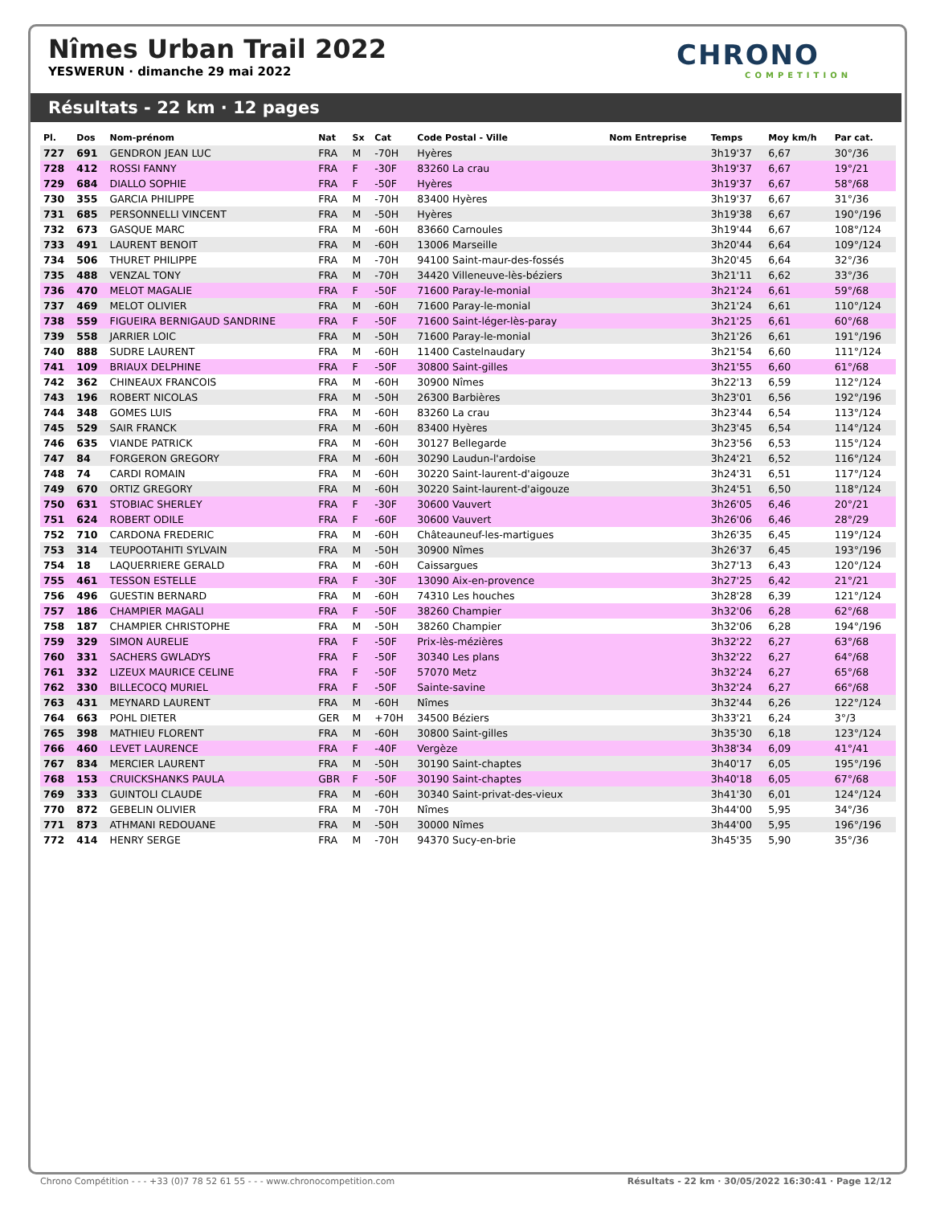Nîmes Urban Trail 2022
YESWERUN · dimanche 29 mai 2022
CHRONO
COMPETITION
Résultats - 22 km · 12 pages
| Pl. | Dos | Nom-prénom | Nat | Sx | Cat | Code Postal - Ville | Nom Entreprise | Temps | Moy km/h | Par cat. |
| --- | --- | --- | --- | --- | --- | --- | --- | --- | --- | --- |
| 727 | 691 | GENDRON JEAN LUC | FRA | M | -70H | Hyères | | 3h19'37 | 6,67 | 30°/36 |
| 728 | 412 | ROSSI FANNY | FRA | F | -30F | 83260 La crau | | 3h19'37 | 6,67 | 19°/21 |
| 729 | 684 | DIALLO SOPHIE | FRA | F | -50F | Hyères | | 3h19'37 | 6,67 | 58°/68 |
| 730 | 355 | GARCIA PHILIPPE | FRA | M | -70H | 83400 Hyères | | 3h19'37 | 6,67 | 31°/36 |
| 731 | 685 | PERSONNELLI VINCENT | FRA | M | -50H | Hyères | | 3h19'38 | 6,67 | 190°/196 |
| 732 | 673 | GASQUE MARC | FRA | M | -60H | 83660 Carnoules | | 3h19'44 | 6,67 | 108°/124 |
| 733 | 491 | LAURENT BENOIT | FRA | M | -60H | 13006 Marseille | | 3h20'44 | 6,64 | 109°/124 |
| 734 | 506 | THURET PHILIPPE | FRA | M | -70H | 94100 Saint-maur-des-fossés | | 3h20'45 | 6,64 | 32°/36 |
| 735 | 488 | VENZAL TONY | FRA | M | -70H | 34420 Villeneuve-lès-béziers | | 3h21'11 | 6,62 | 33°/36 |
| 736 | 470 | MELOT MAGALIE | FRA | F | -50F | 71600 Paray-le-monial | | 3h21'24 | 6,61 | 59°/68 |
| 737 | 469 | MELOT OLIVIER | FRA | M | -60H | 71600 Paray-le-monial | | 3h21'24 | 6,61 | 110°/124 |
| 738 | 559 | FIGUEIRA BERNIGAUD SANDRINE | FRA | F | -50F | 71600 Saint-léger-lès-paray | | 3h21'25 | 6,61 | 60°/68 |
| 739 | 558 | JARRIER LOIC | FRA | M | -50H | 71600 Paray-le-monial | | 3h21'26 | 6,61 | 191°/196 |
| 740 | 888 | SUDRE LAURENT | FRA | M | -60H | 11400 Castelnaudary | | 3h21'54 | 6,60 | 111°/124 |
| 741 | 109 | BRIAUX DELPHINE | FRA | F | -50F | 30800 Saint-gilles | | 3h21'55 | 6,60 | 61°/68 |
| 742 | 362 | CHINEAUX FRANCOIS | FRA | M | -60H | 30900 Nîmes | | 3h22'13 | 6,59 | 112°/124 |
| 743 | 196 | ROBERT NICOLAS | FRA | M | -50H | 26300 Barbières | | 3h23'01 | 6,56 | 192°/196 |
| 744 | 348 | GOMES LUIS | FRA | M | -60H | 83260 La crau | | 3h23'44 | 6,54 | 113°/124 |
| 745 | 529 | SAIR FRANCK | FRA | M | -60H | 83400 Hyères | | 3h23'45 | 6,54 | 114°/124 |
| 746 | 635 | VIANDE PATRICK | FRA | M | -60H | 30127 Bellegarde | | 3h23'56 | 6,53 | 115°/124 |
| 747 | 84 | FORGERON GREGORY | FRA | M | -60H | 30290 Laudun-l'ardoise | | 3h24'21 | 6,52 | 116°/124 |
| 748 | 74 | CARDI ROMAIN | FRA | M | -60H | 30220 Saint-laurent-d'aigouze | | 3h24'31 | 6,51 | 117°/124 |
| 749 | 670 | ORTIZ GREGORY | FRA | M | -60H | 30220 Saint-laurent-d'aigouze | | 3h24'51 | 6,50 | 118°/124 |
| 750 | 631 | STOBIAC SHERLEY | FRA | F | -30F | 30600 Vauvert | | 3h26'05 | 6,46 | 20°/21 |
| 751 | 624 | ROBERT ODILE | FRA | F | -60F | 30600 Vauvert | | 3h26'06 | 6,46 | 28°/29 |
| 752 | 710 | CARDONA FREDERIC | FRA | M | -60H | Châteauneuf-les-martigues | | 3h26'35 | 6,45 | 119°/124 |
| 753 | 314 | TEUPOOTAHITI SYLVAIN | FRA | M | -50H | 30900 Nîmes | | 3h26'37 | 6,45 | 193°/196 |
| 754 | 18 | LAQUERRIERE GERALD | FRA | M | -60H | Caissargues | | 3h27'13 | 6,43 | 120°/124 |
| 755 | 461 | TESSON ESTELLE | FRA | F | -30F | 13090 Aix-en-provence | | 3h27'25 | 6,42 | 21°/21 |
| 756 | 496 | GUESTIN BERNARD | FRA | M | -60H | 74310 Les houches | | 3h28'28 | 6,39 | 121°/124 |
| 757 | 186 | CHAMPIER MAGALI | FRA | F | -50F | 38260 Champier | | 3h32'06 | 6,28 | 62°/68 |
| 758 | 187 | CHAMPIER CHRISTOPHE | FRA | M | -50H | 38260 Champier | | 3h32'06 | 6,28 | 194°/196 |
| 759 | 329 | SIMON AURELIE | FRA | F | -50F | Prix-lès-mézières | | 3h32'22 | 6,27 | 63°/68 |
| 760 | 331 | SACHERS GWLADYS | FRA | F | -50F | 30340 Les plans | | 3h32'22 | 6,27 | 64°/68 |
| 761 | 332 | LIZEUX MAURICE CELINE | FRA | F | -50F | 57070 Metz | | 3h32'24 | 6,27 | 65°/68 |
| 762 | 330 | BILLECOCQ MURIEL | FRA | F | -50F | Sainte-savine | | 3h32'24 | 6,27 | 66°/68 |
| 763 | 431 | MEYNARD LAURENT | FRA | M | -60H | Nîmes | | 3h32'44 | 6,26 | 122°/124 |
| 764 | 663 | POHL DIETER | GER | M | +70H | 34500 Béziers | | 3h33'21 | 6,24 | 3°/3 |
| 765 | 398 | MATHIEU FLORENT | FRA | M | -60H | 30800 Saint-gilles | | 3h35'30 | 6,18 | 123°/124 |
| 766 | 460 | LEVET LAURENCE | FRA | F | -40F | Vergèze | | 3h38'34 | 6,09 | 41°/41 |
| 767 | 834 | MERCIER LAURENT | FRA | M | -50H | 30190 Saint-chaptes | | 3h40'17 | 6,05 | 195°/196 |
| 768 | 153 | CRUICKSHANKS PAULA | GBR | F | -50F | 30190 Saint-chaptes | | 3h40'18 | 6,05 | 67°/68 |
| 769 | 333 | GUINTOLI CLAUDE | FRA | M | -60H | 30340 Saint-privat-des-vieux | | 3h41'30 | 6,01 | 124°/124 |
| 770 | 872 | GEBELIN OLIVIER | FRA | M | -70H | Nîmes | | 3h44'00 | 5,95 | 34°/36 |
| 771 | 873 | ATHMANI REDOUANE | FRA | M | -50H | 30000 Nîmes | | 3h44'00 | 5,95 | 196°/196 |
| 772 | 414 | HENRY SERGE | FRA | M | -70H | 94370 Sucy-en-brie | | 3h45'35 | 5,90 | 35°/36 |
Chrono Compétition - - - +33 (0)7 78 52 61 55 - - - www.chronocompetition.com Résultats - 22 km · 30/05/2022 16:30:41 · Page 12/12